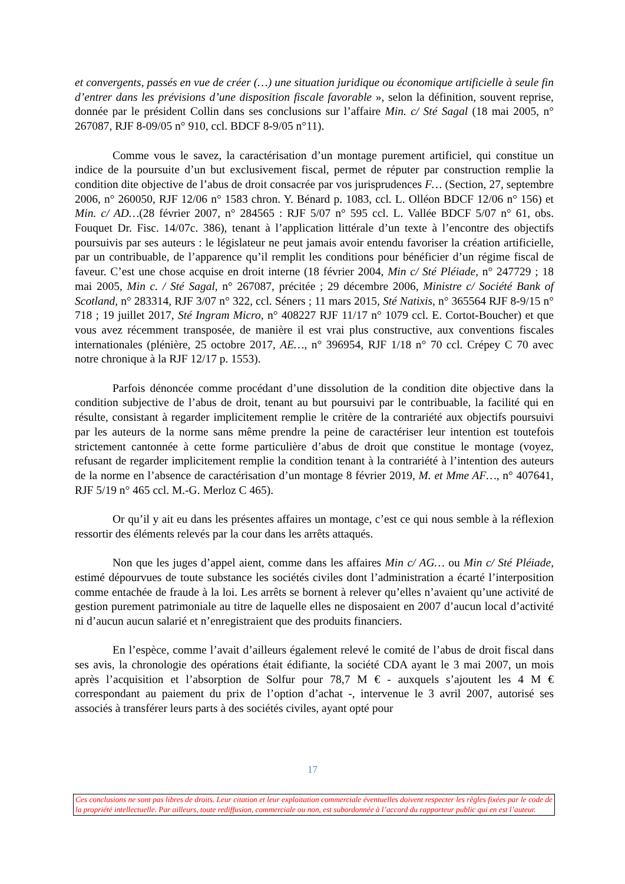et convergents, passés en vue de créer (…) une situation juridique ou économique artificielle à seule fin d’entrer dans les prévisions d’une disposition fiscale favorable », selon la définition, souvent reprise, donnée par le président Collin dans ses conclusions sur l’affaire Min. c/ Sté Sagal (18 mai 2005, n° 267087, RJF 8-09/05 n° 910, ccl. BDCF 8-9/05 n°11).
Comme vous le savez, la caractérisation d’un montage purement artificiel, qui constitue un indice de la poursuite d’un but exclusivement fiscal, permet de réputer par construction remplie la condition dite objective de l’abus de droit consacrée par vos jurisprudences F… (Section, 27, septembre 2006, n° 260050, RJF 12/06 n° 1583 chron. Y. Bénard p. 1083, ccl. L. Olléon BDCF 12/06 n° 156) et Min. c/ AD…(28 février 2007, n° 284565 : RJF 5/07 n° 595 ccl. L. Vallée BDCF 5/07 n° 61, obs. Fouquet Dr. Fisc. 14/07c. 386), tenant à l’application littérale d’un texte à l’encontre des objectifs poursuivis par ses auteurs : le législateur ne peut jamais avoir entendu favoriser la création artificielle, par un contribuable, de l’apparence qu’il remplit les conditions pour bénéficier d’un régime fiscal de faveur. C’est une chose acquise en droit interne (18 février 2004, Min c/ Sté Pléiade, n° 247729 ; 18 mai 2005, Min c. / Sté Sagal, n° 267087, précitée ; 29 décembre 2006, Ministre c/ Société Bank of Scotland, n° 283314, RJF 3/07 n° 322, ccl. Séners ; 11 mars 2015, Sté Natixis, n° 365564 RJF 8-9/15 n° 718 ; 19 juillet 2017, Sté Ingram Micro, n° 408227 RJF 11/17 n° 1079 ccl. E. Cortot-Boucher) et que vous avez récemment transposée, de manière il est vrai plus constructive, aux conventions fiscales internationales (plénière, 25 octobre 2017, AE…, n° 396954, RJF 1/18 n° 70 ccl. Crépey C 70 avec notre chronique à la RJF 12/17 p. 1553).
Parfois dénoncée comme procédant d’une dissolution de la condition dite objective dans la condition subjective de l’abus de droit, tenant au but poursuivi par le contribuable, la facilité qui en résulte, consistant à regarder implicitement remplie le critère de la contrariété aux objectifs poursuivi par les auteurs de la norme sans même prendre la peine de caractériser leur intention est toutefois strictement cantonnée à cette forme particulière d’abus de droit que constitue le montage (voyez, refusant de regarder implicitement remplie la condition tenant à la contrariété à l’intention des auteurs de la norme en l’absence de caractérisation d’un montage 8 février 2019, M. et Mme AF…, n° 407641, RJF 5/19 n° 465 ccl. M.-G. Merloz C 465).
Or qu’il y ait eu dans les présentes affaires un montage, c’est ce qui nous semble à la réflexion ressortir des éléments relevés par la cour dans les arrêts attaqués.
Non que les juges d’appel aient, comme dans les affaires Min c/ AG… ou Min c/ Sté Pléiade, estimé dépourvues de toute substance les sociétés civiles dont l’administration a écarté l’interposition comme entachée de fraude à la loi. Les arrêts se bornent à relever qu’elles n’avaient qu’une activité de gestion purement patrimoniale au titre de laquelle elles ne disposaient en 2007 d’aucun local d’activité ni d’aucun aucun salarié et n’enregistraient que des produits financiers.
En l’espèce, comme l’avait d’ailleurs également relevé le comité de l’abus de droit fiscal dans ses avis, la chronologie des opérations était édifiante, la société CDA ayant le 3 mai 2007, un mois après l’acquisition et l’absorption de Solfur pour 78,7 M € - auxquels s’ajoutent les 4 M € correspondant au paiement du prix de l’option d’achat -, intervenue le 3 avril 2007, autorisé ses associés à transférer leurs parts à des sociétés civiles, ayant opté pour
17
Ces conclusions ne sont pas libres de droits. Leur citation et leur exploitation commerciale éventuelles doivent respecter les règles fixées par le code de la propriété intellectuelle. Par ailleurs, toute rediffusion, commerciale ou non, est subordonnée à l’accord du rapporteur public qui en est l’auteur.